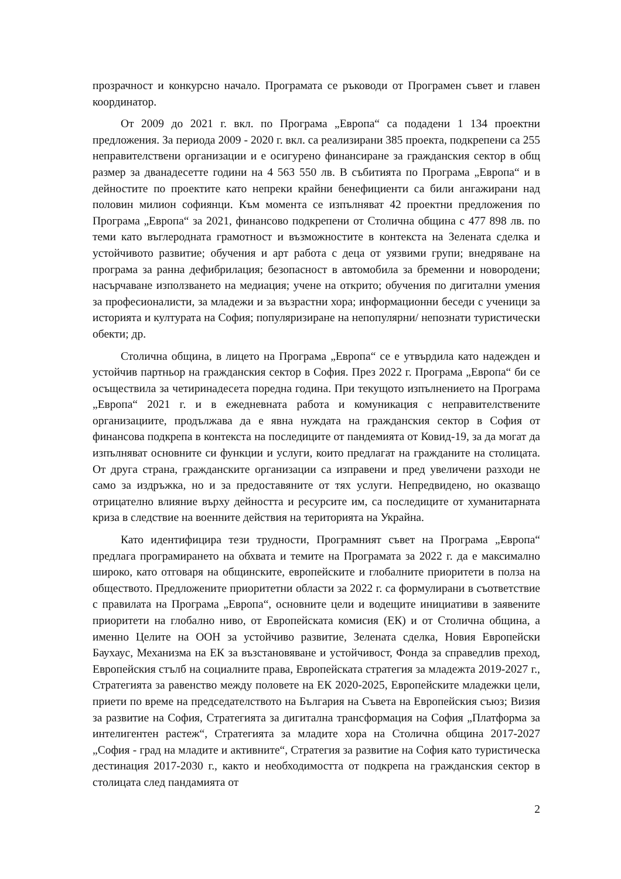прозрачност и конкурсно начало. Програмата се ръководи от Програмен съвет и главен координатор.
От 2009 до 2021 г. вкл. по Програма „Европа“ са подадени 1 134 проектни предложения. За периода 2009 - 2020 г. вкл. са реализирани 385 проекта, подкрепени са 255 неправителствени организации и е осигурено финансиране за гражданския сектор в общ размер за дванадесетте години на 4 563 550 лв. В събитията по Програма „Европа“ и в дейностите по проектите като непреки крайни бенефициенти са били ангажирани над половин милион софиянци. Към момента се изпълняват 42 проектни предложения по Програма „Европа“ за 2021, финансово подкрепени от Столична община с 477 898 лв. по теми като въглеродната грамотност и възможностите в контекста на Зелената сделка и устойчивото развитие; обучения и арт работа с деца от уязвими групи; внедряване на програма за ранна дефибрилация; безопасност в автомобила за бременни и новородени; насърчаване използването на медиация; учене на открито; обучения по дигитални умения за професионалисти, за младежи и за възрастни хора; информационни беседи с ученици за историята и културата на София; популяризиране на непопулярни/ непознати туристически обекти; др.
Столична община, в лицето на Програма „Европа“ се е утвърдила като надежден и устойчив партньор на гражданския сектор в София. През 2022 г. Програма „Европа“ би се осъществила за четиринадесета поредна година. При текущото изпълнението на Програма „Европа“ 2021 г. и в ежедневната работа и комуникация с неправителствените организациите, продължава да е явна нуждата на гражданския сектор в София от финансова подкрепа в контекста на последиците от пандемията от Ковид-19, за да могат да изпълняват основните си функции и услуги, които предлагат на гражданите на столицата. От друга страна, гражданските организации са изправени и пред увеличени разходи не само за издръжка, но и за предоставяните от тях услуги. Непредвидено, но оказващо отрицателно влияние върху дейността и ресурсите им, са последиците от хуманитарната криза в следствие на военните действия на територията на Украйна.
Като идентифицира тези трудности, Програмният съвет на Програма „Европа“ предлага програмирането на обхвата и темите на Програмата за 2022 г. да е максимално широко, като отговаря на общинските, европейските и глобалните приоритети в полза на обществото. Предложените приоритетни области за 2022 г. са формулирани в съответствие с правилата на Програма „Европа“, основните цели и водещите инициативи в заявените приоритети на глобално ниво, от Европейската комисия (ЕК) и от Столична община, а именно Целите на ООН за устойчиво развитие, Зелената сделка, Новия Европейски Баухаус, Механизма на ЕК за възстановяване и устойчивост, Фонда за справедлив преход, Европейския стълб на социалните права, Европейската стратегия за младежта 2019-2027 г., Стратегията за равенство между половете на ЕК 2020-2025, Европейските младежки цели, приети по време на председателството на България на Съвета на Европейския съюз; Визия за развитие на София, Стратегията за дигитална трансформация на София „Платформа за интелигентен растеж“, Стратегията за младите хора на Столична община 2017-2027 „София - град на младите и активните“, Стратегия за развитие на София като туристическа дестинация 2017-2030 г., както и необходимостта от подкрепа на гражданския сектор в столицата след пандамията от
2